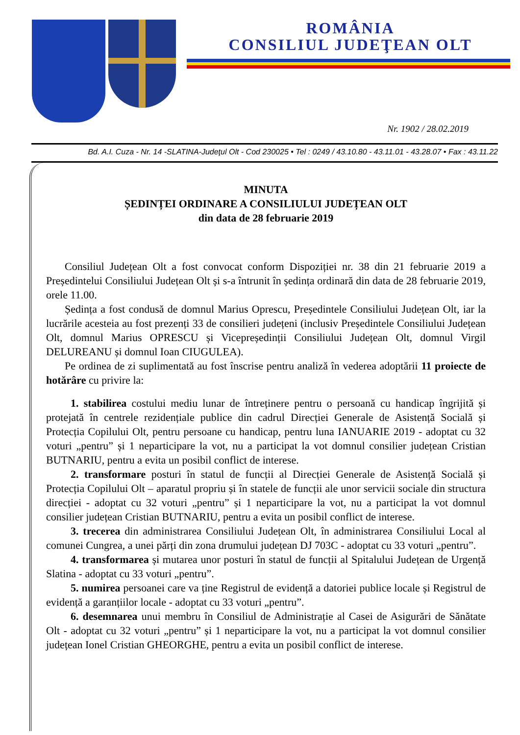ROMÂNIA
CONSILIUL JUDEŢEAN OLT
Nr. 1902 / 28.02.2019
Bd. A.I. Cuza - Nr. 14 -SLATINA-Judeţul Olt - Cod 230025 • Tel : 0249 / 43.10.80 - 43.11.01 - 43.28.07 • Fax : 43.11.22
MINUTA
ȘEDINȚEI ORDINARE A CONSILIULUI JUDEȚEAN OLT
din data de 28 februarie 2019
Consiliul Județean Olt a fost convocat conform Dispoziției nr. 38 din 21 februarie 2019 a Președintelui Consiliului Județean Olt și s-a întrunit în ședința ordinară din data de 28 februarie 2019, orele 11.00.
Ședința a fost condusă de domnul Marius Oprescu, Președintele Consiliului Județean Olt, iar la lucrările acesteia au fost prezenți 33 de consilieri județeni (inclusiv Președintele Consiliului Județean Olt, domnul Marius OPRESCU și Vicepreședinții Consiliului Județean Olt, domnul Virgil DELUREANU și domnul Ioan CIUGULEA).
Pe ordinea de zi suplimentată au fost înscrise pentru analiză în vederea adoptării 11 proiecte de hotărâre cu privire la:
1. stabilirea costului mediu lunar de întreținere pentru o persoană cu handicap îngrijită și protejată în centrele rezidențiale publice din cadrul Direcției Generale de Asistență Socială și Protecția Copilului Olt, pentru persoane cu handicap, pentru luna IANUARIE 2019 - adoptat cu 32 voturi „pentru” și 1 neparticipare la vot, nu a participat la vot domnul consilier județean Cristian BUTNARIU, pentru a evita un posibil conflict de interese.
2. transformare posturi în statul de funcții al Direcției Generale de Asistență Socială și Protecția Copilului Olt – aparatul propriu și în statele de funcții ale unor servicii sociale din structura direcției - adoptat cu 32 voturi „pentru” și 1 neparticipare la vot, nu a participat la vot domnul consilier județean Cristian BUTNARIU, pentru a evita un posibil conflict de interese.
3. trecerea din administrarea Consiliului Județean Olt, în administrarea Consiliului Local al comunei Cungrea, a unei părți din zona drumului județean DJ 703C - adoptat cu 33 voturi „pentru”.
4. transformarea și mutarea unor posturi în statul de funcții al Spitalului Județean de Urgență Slatina - adoptat cu 33 voturi „pentru”.
5. numirea persoanei care va ține Registrul de evidență a datoriei publice locale și Registrul de evidență a garanțiilor locale - adoptat cu 33 voturi „pentru”.
6. desemnarea unui membru în Consiliul de Administrație al Casei de Asigurări de Sănătate Olt - adoptat cu 32 voturi „pentru” și 1 neparticipare la vot, nu a participat la vot domnul consilier județean Ionel Cristian GHEORGHE, pentru a evita un posibil conflict de interese.